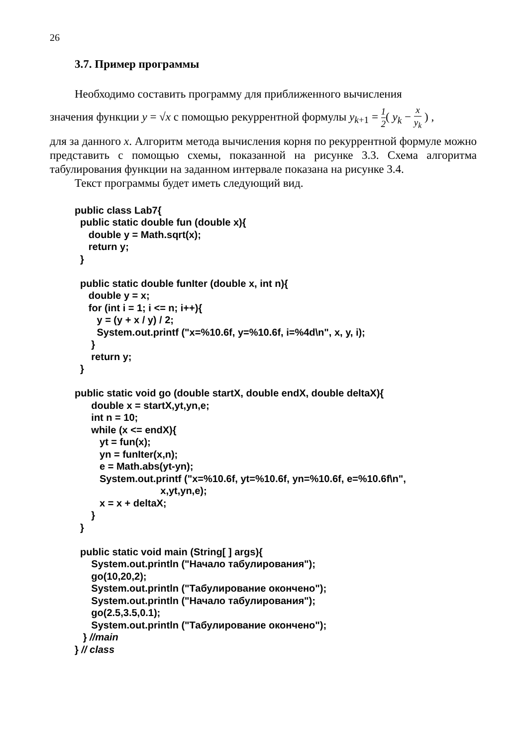26
3.7. Пример программы
Необходимо составить программу для приближенного вычисления
значения функции y = √x с помощью рекуррентной формулы y<sub>k+1</sub> = 1 2( y<sub>k</sub> − x y<sub>k</sub> ) ,
для за данного x. Алгоритм метода вычисления корня по рекуррентной формуле можно представить с помощью схемы, показанной на рисунке 3.3. Схема алгоритма табулирования функции на заданном интервале показана на рисунке 3.4.
Текст программы будет иметь следующий вид.
public class Lab7{
  public static double fun (double x){
     double y = Math.sqrt(x);
     return y;
  }

  public static double funIter (double x, int n){
     double y = x;
     for (int i = 1; i <= n; i++){
        y = (y + x / y) / 2;
        System.out.printf ("x=%10.6f, y=%10.6f, i=%4d\n", x, y, i);
      }
      return y;
  }

public static void go (double startX, double endX, double deltaX){
      double x = startX,yt,yn,e;
      int n = 10;
      while (x <= endX){
         yt = fun(x);
         yn = funIter(x,n);
         e = Math.abs(yt-yn);
         System.out.printf ("x=%10.6f, yt=%10.6f, yn=%10.6f, e=%10.6f\n",
                               x,yt,yn,e);
         x = x + deltaX;
      }
  }

  public static void main (String[ ] args){
      System.out.println ("Начало табулирования");
      go(10,20,2);
      System.out.println ("Табулирование окончено");
      System.out.println ("Начало табулирования");
      go(2.5,3.5,0.1);
      System.out.println ("Табулирование окончено");
   } //main
} // class